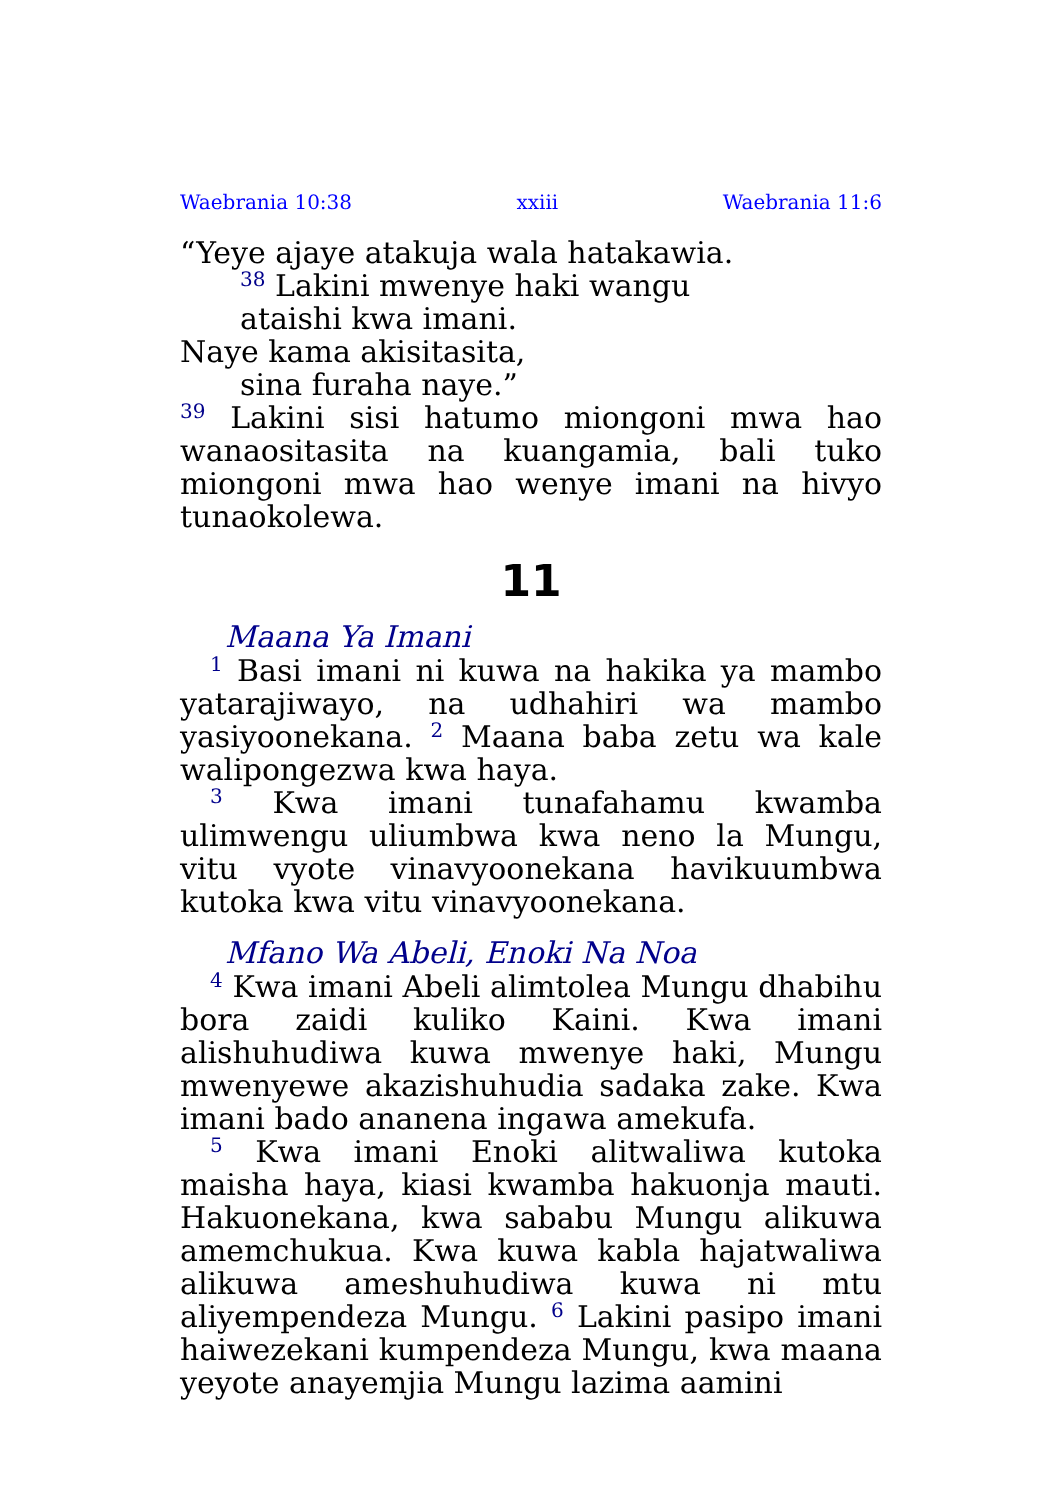Waebrania 10:38 xxiii Waebrania 11:6
“Yeye ajaye atakuja wala hatakawia.
<sup>38</sup> Lakini mwenye haki wangu
ataishi kwa imani.
Naye kama akisitasita,
sina furaha naye.”
<sup>39</sup> Lakini sisi hatumo miongoni mwa hao wanaositasita na kuangamia, bali tuko miongoni mwa hao wenye imani na hivyo tunaokolewa.
11
Maana Ya Imani
<sup>1</sup> Basi imani ni kuwa na hakika ya mambo yatarajiwayo, na udhahiri wa mambo yasiyoonekana. <sup>2</sup> Maana baba zetu wa kale walipongezwa kwa haya.
<sup>3</sup> Kwa imani tunafahamu kwamba ulimwengu uliumbwa kwa neno la Mungu, vitu vyote vinavyoonekana havikuumbwa kutoka kwa vitu vinavyoonekana.
Mfano Wa Abeli, Enoki Na Noa
<sup>4</sup> Kwa imani Abeli alimtolea Mungu dhabihu bora zaidi kuliko Kaini. Kwa imani alishuhudiwa kuwa mwenye haki, Mungu mwenyewe akazishuhudia sadaka zake. Kwa imani bado ananena ingawa amekufa.
<sup>5</sup> Kwa imani Enoki alitwaliwa kutoka maisha haya, kiasi kwamba hakuonja mauti. Hakuonekana, kwa sababu Mungu alikuwa amemchukua. Kwa kuwa kabla hajatwaliwa alikuwa ameshuhudiwa kuwa ni mtu aliyempendeza Mungu. <sup>6</sup> Lakini pasipo imani haiwezekani kumpendeza Mungu, kwa maana yeyote anayemjia Mungu lazima aamini